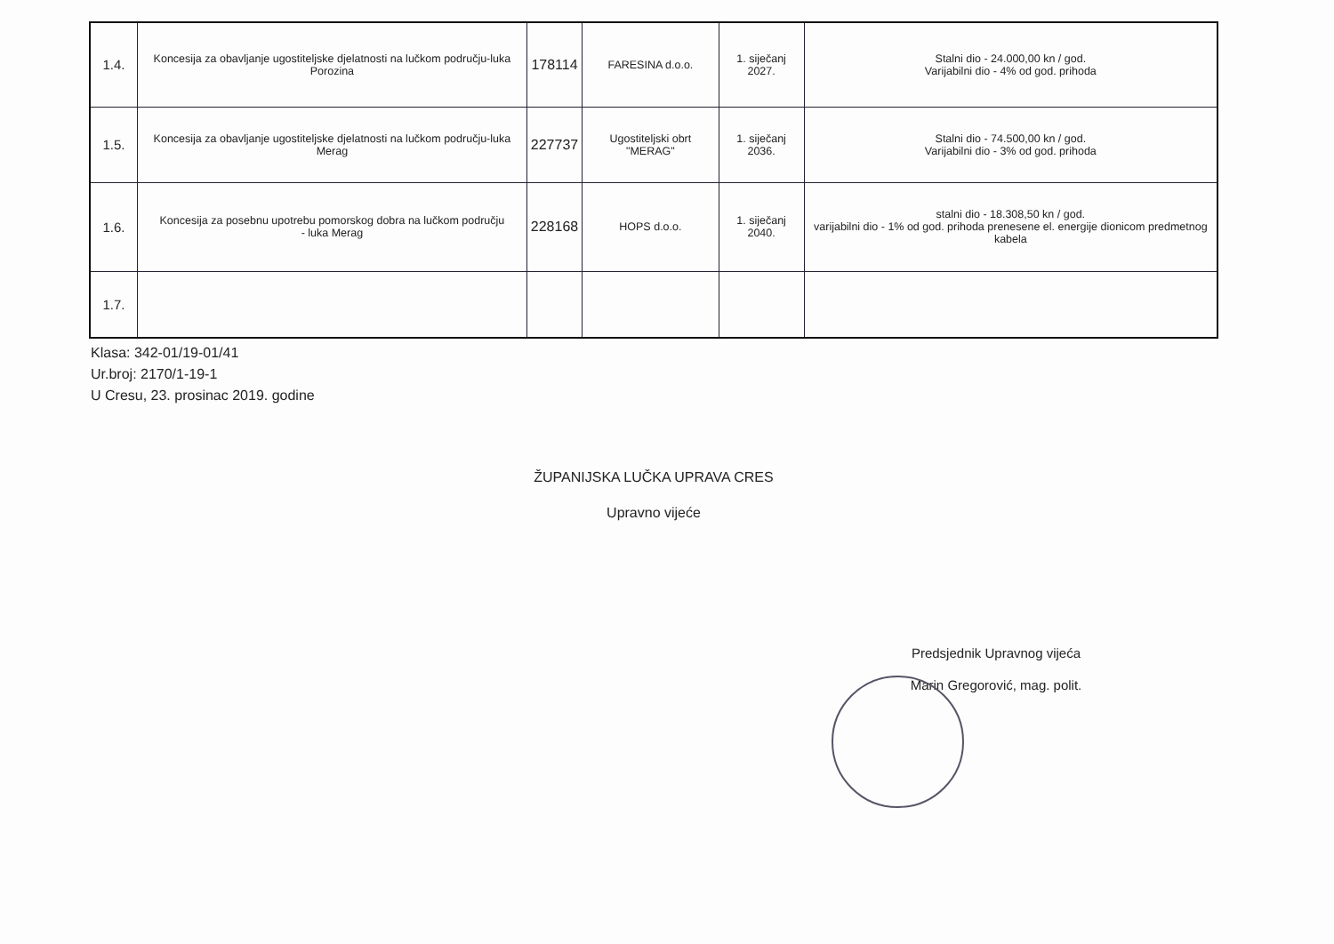| 1.4. | Koncesija za obavljanje ugostiteljske djelatnosti na lučkom području-luka Porozina | 178114 | FARESINA d.o.o. | 1. siječanj 2027. | Stalni dio - 24.000,00 kn / god. Varijabilni dio - 4% od god. prihoda |
| 1.5. | Koncesija za obavljanje ugostiteljske djelatnosti na lučkom području-luka Merag | 227737 | Ugostiteljski obrt "MERAG" | 1. siječanj 2036. | Stalni dio - 74.500,00 kn / god. Varijabilni dio - 3% od god. prihoda |
| 1.6. | Koncesija za posebnu upotrebu pomorskog dobra na lučkom području - luka Merag | 228168 | HOPS d.o.o. | 1. siječanj 2040. | stalni dio - 18.308,50 kn / god. varijabilni dio - 1% od god. prihoda prenesene el. energije dionicom predmetnog kabela |
| 1.7. | | | | | |
Klasa: 342-01/19-01/41
Ur.broj: 2170/1-19-1
U Cresu, 23. prosinac 2019. godine
ŽUPANIJSKA LUČKA UPRAVA CRES
Upravno vijeće
Predsjednik Upravnog vijeća
Marin Gregorović, mag. polit.